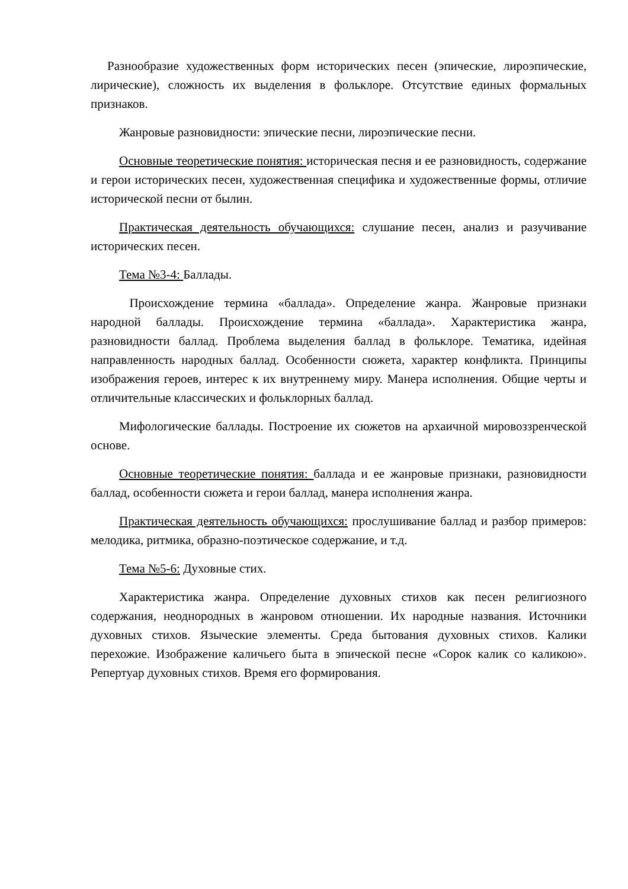Разнообразие художественных форм исторических песен (эпические, лироэпические, лирические), сложность их выделения в фольклоре. Отсутствие единых формальных признаков.
Жанровые разновидности: эпические песни, лироэпические песни.
Основные теоретические понятия: историческая песня и ее разновидность, содержание и герои исторических песен, художественная специфика и художественные формы, отличие исторической песни от былин.
Практическая деятельность обучающихся: слушание песен, анализ и разучивание исторических песен.
Тема №3-4: Баллады.
Происхождение термина «баллада». Определение жанра. Жанровые признаки народной баллады. Происхождение термина «баллада». Характеристика жанра, разновидности баллад. Проблема выделения баллад в фольклоре. Тематика, идейная направленность народных баллад. Особенности сюжета, характер конфликта. Принципы изображения героев, интерес к их внутреннему миру. Манера исполнения. Общие черты и отличительные классических и фольклорных баллад.
Мифологические баллады. Построение их сюжетов на архаичной мировоззренческой основе.
Основные теоретические понятия: баллада и ее жанровые признаки, разновидности баллад, особенности сюжета и герои баллад, манера исполнения жанра.
Практическая деятельность обучающихся: прослушивание баллад и разбор примеров: мелодика, ритмика, образно-поэтическое содержание, и т.д.
Тема №5-6: Духовные стих.
Характеристика жанра. Определение духовных стихов как песен религиозного содержания, неоднородных в жанровом отношении. Их народные названия. Источники духовных стихов. Языческие элементы. Среда бытования духовных стихов. Калики перехожие. Изображение каличьего быта в эпической песне «Сорок калик со каликою». Репертуар духовных стихов. Время его формирования.